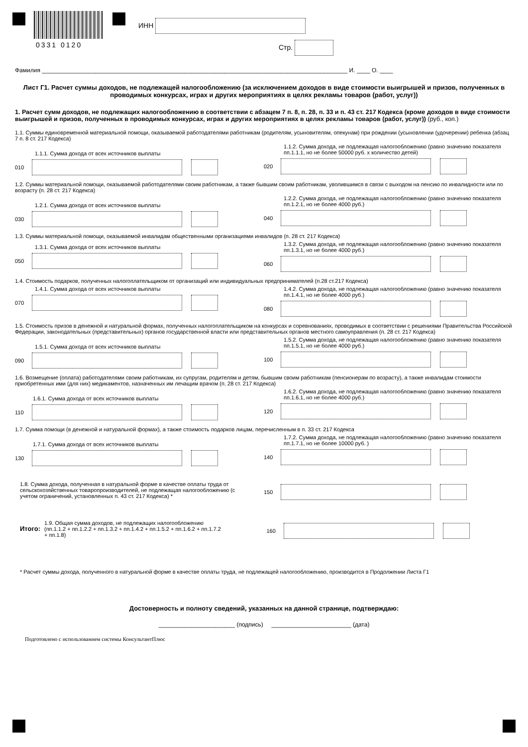0331 0120
ИНН
Стр.
Фамилия ____________________________________________________________________________________________ И. ____ О. ____
Лист Г1. Расчет суммы доходов, не подлежащей налогообложению (за исключением доходов в виде стоимости выигрышей и призов, полученных в проводимых конкурсах, играх и других мероприятиях в целях рекламы товаров (работ, услуг))
1. Расчет сумм доходов, не подлежащих налогообложению в соответствии с абзацем 7 п. 8, п. 28, п. 33 и п. 43 ст. 217 Кодекса (кроме доходов в виде стоимости выигрышей и призов, полученных в проводимых конкурсах, играх и других мероприятиях в целях рекламы товаров (работ, услуг)) (руб., коп.)
1.1. Суммы единовременной материальной помощи, оказываемой работодателями работникам (родителям, усыновителям, опекунам) при рождении (усыновлении (удочерении) ребенка (абзац 7 п. 8 ст. 217 Кодекса)
1.1.1. Сумма дохода от всех источников выплаты
010
1.1.2. Сумма дохода, не подлежащая налогообложению (равно значению показателя пп.1.1.1, но не более 50000 руб. x количество детей)
020
1.2. Суммы материальной помощи, оказываемой работодателями своим работникам, а также бывшим своим работникам, уволившимся в связи с выходом на пенсию по инвалидности или по возрасту (п. 28 ст. 217 Кодекса)
1.2.1. Сумма дохода от всех источников выплаты
030
1.2.2. Сумма дохода, не подлежащая налогообложению (равно значению показателя пп.1.2.1, но не более 4000 руб.)
040
1.3. Суммы материальной помощи, оказываемой инвалидам общественными организациями инвалидов (п. 28 ст. 217 Кодекса)
1.3.1. Сумма дохода от всех источников выплаты
050
1.3.2. Сумма дохода, не подлежащая налогообложению (равно значению показателя пп.1.3.1, но не более 4000 руб.)
060
1.4. Стоимость подарков, полученных налогоплательщиком от организаций или индивидуальных предпринимателей (п.28 ст.217 Кодекса)
1.4.1. Сумма дохода от всех источников выплаты
070
1.4.2. Сумма дохода, не подлежащая налогообложению (равно значению показателя пп.1.4.1, но не более 4000 руб.)
080
1.5. Стоимость призов в денежной и натуральной формах, полученных налогоплательщиком на конкурсах и соревнованиях, проводимых в соответствии с решениями Правительства Российской Федерации, законодательных (представительных) органов государственной власти или представительных органов местного самоуправления (п. 28 ст. 217 Кодекса)
1.5.1. Сумма дохода от всех источников выплаты
090
1.5.2. Сумма дохода, не подлежащая налогообложению (равно значению показателя пп.1.5.1, но не более 4000 руб.)
100
1.6. Возмещение (оплата) работодателями своим работникам, их супругам, родителям и детям, бывшим своим работникам (пенсионерам по возрасту), а также инвалидам стоимости приобретенных ими (для них) медикаментов, назначенных им лечащим врачом (п. 28 ст. 217 Кодекса)
1.6.1. Сумма дохода от всех источников выплаты
110
1.6.2. Сумма дохода, не подлежащая налогообложению (равно значению показателя пп.1.6.1, но не более 4000 руб.)
120
1.7. Сумма помощи (в денежной и натуральной формах), а также стоимость подарков лицам, перечисленным в п. 33 ст. 217 Кодекса
1.7.1. Сумма дохода от всех источников выплаты
130
1.7.2. Сумма дохода, не подлежащая налогообложению (равно значению показателя пп.1.7.1, но не более 10000 руб. )
140
1.8. Сумма дохода, полученная в натуральной форме в качестве оплаты труда от сельскохозяйственных товаропроизводителей, не подлежащая налогообложению (с учетом ограничений, установленных п. 43 ст. 217 Кодекса) *
150
Итого:
1.9. Общая сумма доходов, не подлежащих налогообложению (пп.1.1.2 + пп.1.2.2 + пп.1.3.2 + пп.1.4.2 + пп.1.5.2 + пп.1.6.2 + пп.1.7.2 + пп.1.8)
160
* Расчет суммы дохода, полученного в натуральной форме в качестве оплаты труда, не подлежащей налогообложению, производится в Продолжении Листа Г1
Достоверность и полноту сведений, указанных на данной странице, подтверждаю:
_______________________ (подпись) ________________________ (дата)
Подготовлено с использованием системы КонсультантПлюс